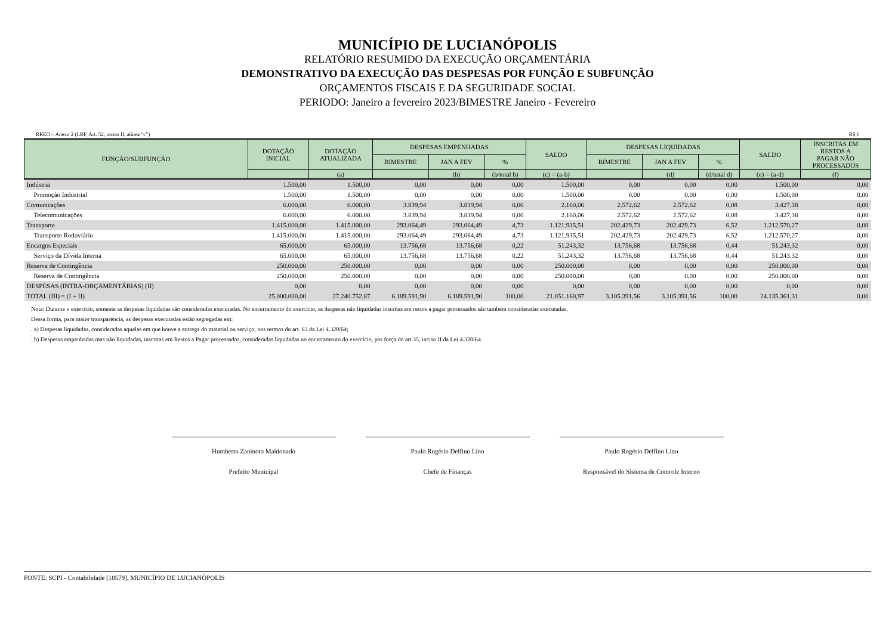MUNICÍPIO DE LUCIANÓPOLIS
RELATÓRIO RESUMIDO DA EXECUÇÃO ORÇAMENTÁRIA
DEMONSTRATIVO DA EXECUÇÃO DAS DESPESAS POR FUNÇÃO E SUBFUNÇÃO
ORÇAMENTOS FISCAIS E DA SEGURIDADE SOCIAL
PERIODO: Janeiro a fevereiro 2023/BIMESTRE Janeiro - Fevereiro
RREO – Anexo 2 (LRF, Art. 52, inciso II, alínea “c”) R$ 1
| FUNÇÃO/SUBFUNÇÃO | DOTAÇÃO INICIAL | DOTAÇÃO ATUALIZADA | DESPESAS EMPENHADAS | | | SALDO | DESPESAS LIQUIDADAS | | | SALDO | INSCRITAS EM RESTOS A PAGAR NÃO PROCESSADOS |
| --- | --- | --- | --- | --- | --- | --- | --- | --- | --- | --- | --- |
| | | | BIMESTRE | JAN A FEV | % | | BIMESTRE | JAN A FEV | % | | |
| | | (a) | | (b) | (b/total b) | (c) = (a-b) | | (d) | (d/total d) | (e) = (a-d) | (f) |
| Indústria | 1.500,00 | 1.500,00 | 0,00 | 0,00 | 0,00 | 1.500,00 | 0,00 | 0,00 | 0,00 | 1.500,00 | 0,00 |
| Promoção Industrial | 1.500,00 | 1.500,00 | 0,00 | 0,00 | 0,00 | 1.500,00 | 0,00 | 0,00 | 0,00 | 1.500,00 | 0,00 |
| Comunicações | 6.000,00 | 6.000,00 | 3.839,94 | 3.839,94 | 0,06 | 2.160,06 | 2.572,62 | 2.572,62 | 0,08 | 3.427,38 | 0,00 |
| Telecomunicações | 6.000,00 | 6.000,00 | 3.839,94 | 3.839,94 | 0,06 | 2.160,06 | 2.572,62 | 2.572,62 | 0,08 | 3.427,38 | 0,00 |
| Transporte | 1.415.000,00 | 1.415.000,00 | 293.064,49 | 293.064,49 | 4,73 | 1.121.935,51 | 202.429,73 | 202.429,73 | 6,52 | 1.212.570,27 | 0,00 |
| Transporte Rodoviário | 1.415.000,00 | 1.415.000,00 | 293.064,49 | 293.064,49 | 4,73 | 1.121.935,51 | 202.429,73 | 202.429,73 | 6,52 | 1.212.570,27 | 0,00 |
| Encargos Especiais | 65.000,00 | 65.000,00 | 13.756,68 | 13.756,68 | 0,22 | 51.243,32 | 13.756,68 | 13.756,68 | 0,44 | 51.243,32 | 0,00 |
| Serviço da Dívida Interna | 65.000,00 | 65.000,00 | 13.756,68 | 13.756,68 | 0,22 | 51.243,32 | 13.756,68 | 13.756,68 | 0,44 | 51.243,32 | 0,00 |
| Reserva de Contingência | 250.000,00 | 250.000,00 | 0,00 | 0,00 | 0,00 | 250.000,00 | 0,00 | 0,00 | 0,00 | 250.000,00 | 0,00 |
| Reserva de Contingência | 250.000,00 | 250.000,00 | 0,00 | 0,00 | 0,00 | 250.000,00 | 0,00 | 0,00 | 0,00 | 250.000,00 | 0,00 |
| DESPESAS (INTRA-ORÇAMENTÁRIAS) (II) | 0,00 | 0,00 | 0,00 | 0,00 | 0,00 | 0,00 | 0,00 | 0,00 | 0,00 | 0,00 | 0,00 |
| TOTAL (III) = (I + II) | 25.000.000,00 | 27.240.752,87 | 6.189.591,90 | 6.189.591,90 | 100,00 | 21.051.160,97 | 3.105.391,56 | 3.105.391,56 | 100,00 | 24.135.361,31 | 0,00 |
Nota: Durante o exercício, somente as despesas liquidadas são consideradas executadas. No encerramento do exercício, as despesas não liquidadas inscritas em restos a pagar processados são também consideradas executadas.
Dessa forma, para maior transparência, as despesas executadas estão segregadas em:
. a) Despesas liquidadas, consideradas aquelas em que houve a entrega do material ou serviço, nos termos do art. 63 da Lei 4.320/64;
. b) Despesas empenhadas mas não liquidadas, inscritas em Restos a Pagar processados, consideradas liquidadas no encerramento do exercício, por força do art.35, inciso II da Lei 4.320/64.
Humberto Zaninoto Maldonado
Prefeito Municipal
Paulo Rogério Delfino Lino
Chefe de Finanças
Paulo Rogério Delfino Lino
Responsável do Sistema de Controle Interno
FONTE: SCPI - Contabilidade [18579], MUNICÍPIO DE LUCIANÓPOLIS